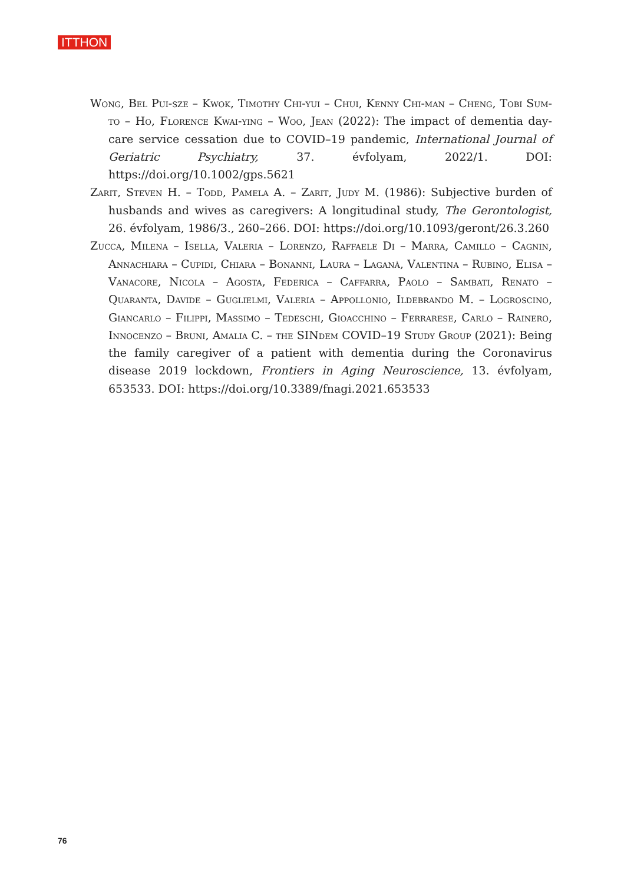ITTHON
Wong, Bel Pui-sze – Kwok, Timothy Chi-yui – Chui, Kenny Chi-man – Cheng, Tobi Sum-to – Ho, Florence Kwai-ying – Woo, Jean (2022): The impact of dementia day-care service cessation due to COVID–19 pandemic, International Journal of Geriatric Psychiatry, 37. évfolyam, 2022/1. DOI: https://doi.org/10.1002/gps.5621
Zarit, Steven H. – Todd, Pamela A. – Zarit, Judy M. (1986): Subjective burden of husbands and wives as caregivers: A longitudinal study, The Gerontologist, 26. évfolyam, 1986/3., 260–266. DOI: https://doi.org/10.1093/geront/26.3.260
Zucca, Milena – Isella, Valeria – Lorenzo, Raffaele Di – Marra, Camillo – Cagnin, Annachiara – Cupidi, Chiara – Bonanni, Laura – Laganà, Valentina – Rubino, Elisa – Vanacore, Nicola – Agosta, Federica – Caffarra, Paolo – Sambati, Renato – Quaranta, Davide – Guglielmi, Valeria – Appollonio, Ildebrando M. – Logroscino, Giancarlo – Filippi, Massimo – Tedeschi, Gioacchino – Ferrarese, Carlo – Rainero, Innocenzo – Bruni, Amalia C. – the SINdem COVID–19 Study Group (2021): Being the family caregiver of a patient with dementia during the Coronavirus disease 2019 lockdown, Frontiers in Aging Neuroscience, 13. évfolyam, 653533. DOI: https://doi.org/10.3389/fnagi.2021.653533
76